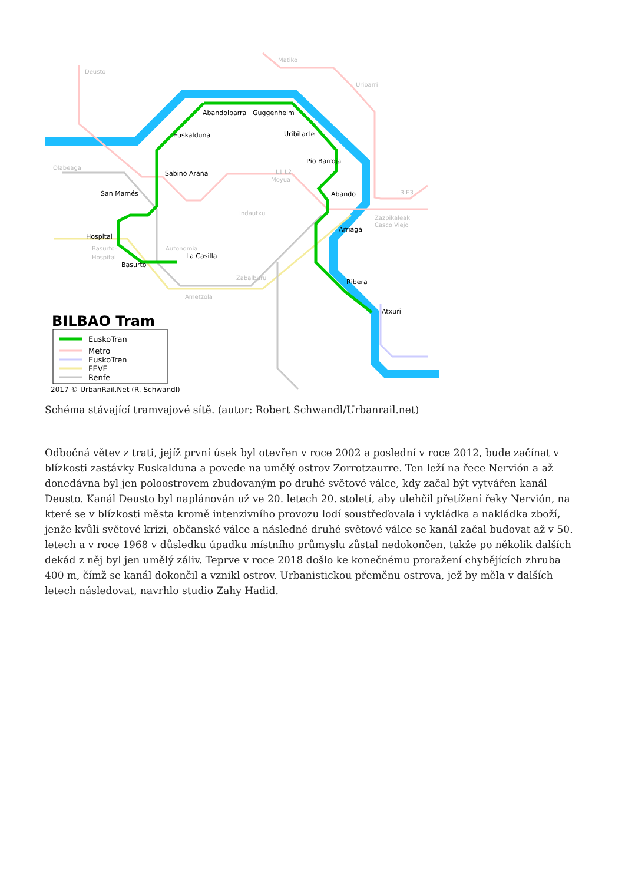Abandoibarra
Guggenheim
Euskalduna
Uribitarte
Pío Barroja
Sabino Arana
Abando
San Mamés
Hospital
Arriaga
Basurto
La Casilla
Ribera
Atxuri
Deusto
Matiko
Uribarri
Olabeaga
Moyua
Indautxu
Zazpikaleak
Casco Viejo
Basurto-
Hospital
Autonomía
Zabalburu
Ametzola
L3 E3
L1 L2
BILBAO Tram
EuskoTran
Metro
EuskoTren
FEVE
Renfe
2017 © UrbanRail.Net (R. Schwandl)
Schéma stávající tramvajové sítě. (autor: Robert Schwandl/Urbanrail.net)
Odbočná větev z trati, jejíž první úsek byl otevřen v roce 2002 a poslední v roce 2012, bude začínat v blízkosti zastávky Euskalduna a povede na umělý ostrov Zorrotzaurre. Ten leží na řece Nervión a až donedávna byl jen poloostrovem zbudovaným po druhé světové válce, kdy začal být vytvářen kanál Deusto. Kanál Deusto byl naplánován už ve 20. letech 20. století, aby ulehčil přetížení řeky Nervión, na které se v blízkosti města kromě intenzivního provozu lodí soustřeďovala i vykládka a nakládka zboží, jenže kvůli světové krizi, občanské válce a následné druhé světové válce se kanál začal budovat až v 50. letech a v roce 1968 v důsledku úpadku místního průmyslu zůstal nedokončen, takže po několik dalších dekád z něj byl jen umělý záliv. Teprve v roce 2018 došlo ke konečnému proražení chybějících zhruba 400 m, čímž se kanál dokončil a vznikl ostrov. Urbanistickou přeměnu ostrova, jež by měla v dalších letech následovat, navrhlo studio Zahy Hadid.